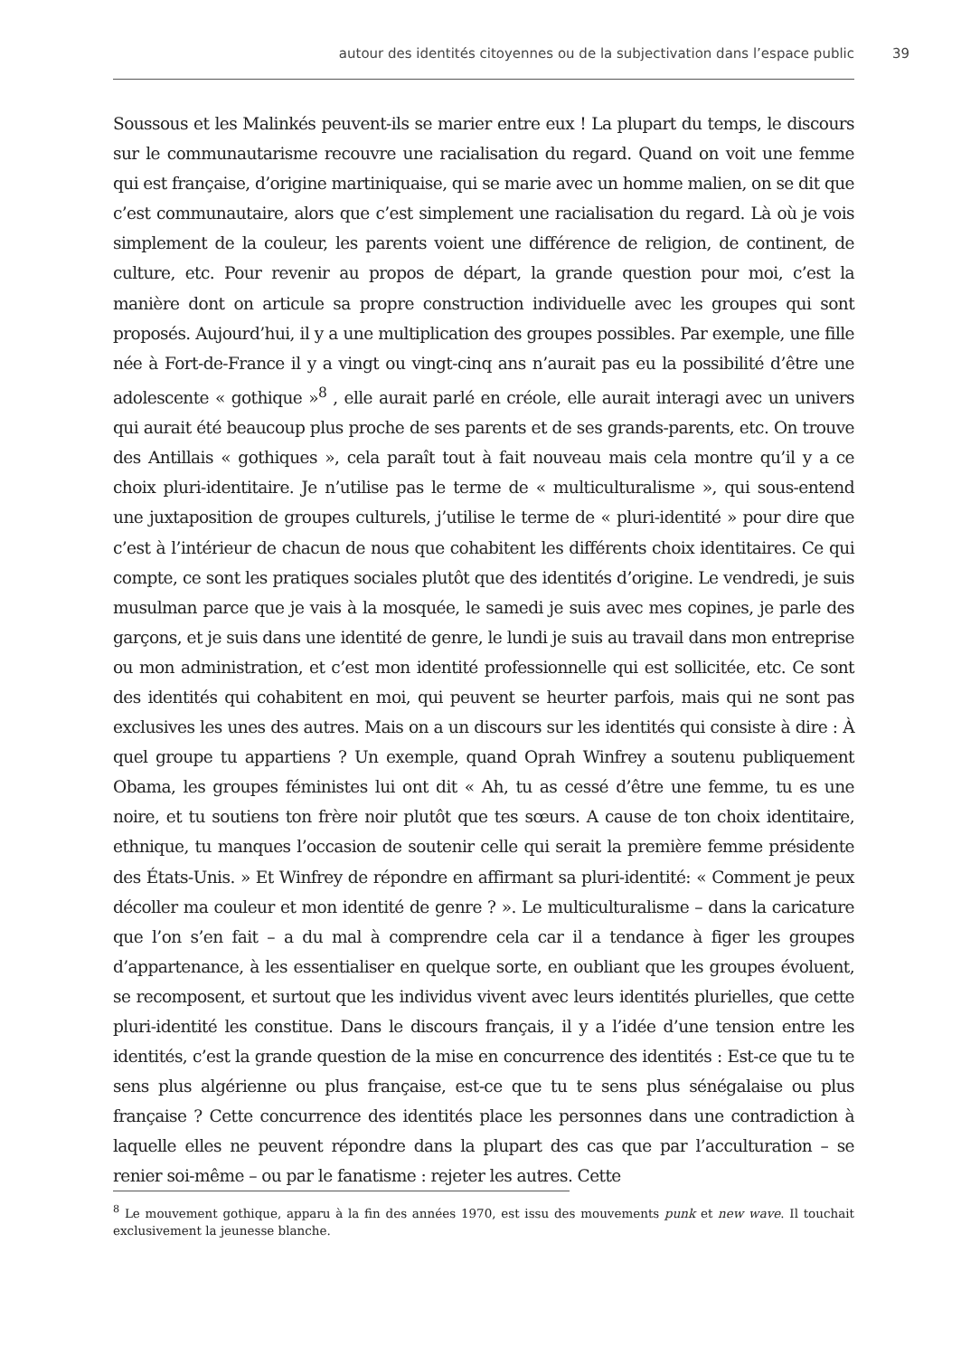autour des identités citoyennes ou de la subjectivation dans l’espace public 39
Soussous et les Malinkés peuvent-ils se marier entre eux ! La plupart du temps, le discours sur le communautarisme recouvre une racialisation du regard. Quand on voit une femme qui est française, d’origine martiniquaise, qui se marie avec un homme malien, on se dit que c’est communautaire, alors que c’est simplement une racialisation du regard. Là où je vois simplement de la couleur, les parents voient une différence de religion, de continent, de culture, etc. Pour revenir au propos de départ, la grande question pour moi, c’est la manière dont on articule sa propre construction individuelle avec les groupes qui sont proposés. Aujourd’hui, il y a une multiplication des groupes possibles. Par exemple, une fille née à Fort-de-France il y a vingt ou vingt-cinq ans n’aurait pas eu la possibilité d’être une adolescente « gothique »<sup>8</sup> , elle aurait parlé en créole, elle aurait interagi avec un univers qui aurait été beaucoup plus proche de ses parents et de ses grands-parents, etc. On trouve des Antillais « gothiques », cela paraît tout à fait nouveau mais cela montre qu’il y a ce choix pluri-identitaire. Je n’utilise pas le terme de « multiculturalisme », qui sous-entend une juxtaposition de groupes culturels, j’utilise le terme de « pluri-identité » pour dire que c’est à l’intérieur de chacun de nous que cohabitent les différents choix identitaires. Ce qui compte, ce sont les pratiques sociales plutôt que des identités d’origine. Le vendredi, je suis musulman parce que je vais à la mosquée, le samedi je suis avec mes copines, je parle des garçons, et je suis dans une identité de genre, le lundi je suis au travail dans mon entreprise ou mon administration, et c’est mon identité professionnelle qui est sollicitée, etc. Ce sont des identités qui cohabitent en moi, qui peuvent se heurter parfois, mais qui ne sont pas exclusives les unes des autres. Mais on a un discours sur les identités qui consiste à dire : À quel groupe tu appartiens ? Un exemple, quand Oprah Winfrey a soutenu publiquement Obama, les groupes féministes lui ont dit « Ah, tu as cessé d’être une femme, tu es une noire, et tu soutiens ton frère noir plutôt que tes sœurs. A cause de ton choix identitaire, ethnique, tu manques l’occasion de soutenir celle qui serait la première femme présidente des États-Unis. » Et Winfrey de répondre en affirmant sa pluri-identité: « Comment je peux décoller ma couleur et mon identité de genre ? ». Le multiculturalisme – dans la caricature que l’on s’en fait – a du mal à comprendre cela car il a tendance à figer les groupes d’appartenance, à les essentialiser en quelque sorte, en oubliant que les groupes évoluent, se recomposent, et surtout que les individus vivent avec leurs identités plurielles, que cette pluri-identité les constitue. Dans le discours français, il y a l’idée d’une tension entre les identités, c’est la grande question de la mise en concurrence des identités : Est-ce que tu te sens plus algérienne ou plus française, est-ce que tu te sens plus sénégalaise ou plus française ? Cette concurrence des identités place les personnes dans une contradiction à laquelle elles ne peuvent répondre dans la plupart des cas que par l’acculturation – se renier soi-même – ou par le fanatisme : rejeter les autres. Cette
<sup>8</sup> Le mouvement gothique, apparu à la fin des années 1970, est issu des mouvements punk et new wave. Il touchait exclusivement la jeunesse blanche.